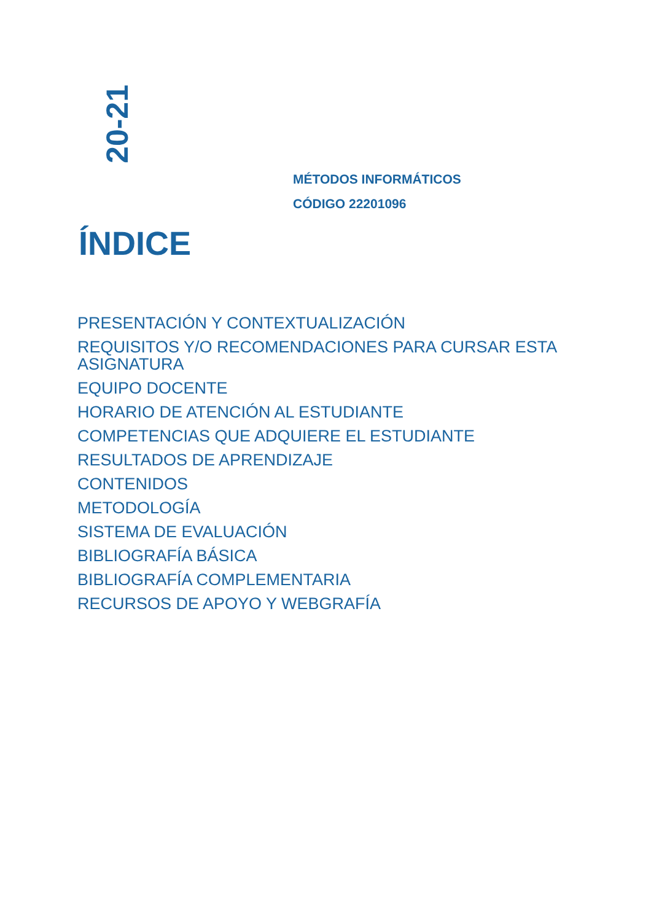20-21
MÉTODOS INFORMÁTICOS
CÓDIGO 22201096
ÍNDICE
PRESENTACIÓN Y CONTEXTUALIZACIÓN
REQUISITOS Y/O RECOMENDACIONES PARA CURSAR ESTA ASIGNATURA
EQUIPO DOCENTE
HORARIO DE ATENCIÓN AL ESTUDIANTE
COMPETENCIAS QUE ADQUIERE EL ESTUDIANTE
RESULTADOS DE APRENDIZAJE
CONTENIDOS
METODOLOGÍA
SISTEMA DE EVALUACIÓN
BIBLIOGRAFÍA BÁSICA
BIBLIOGRAFÍA COMPLEMENTARIA
RECURSOS DE APOYO Y WEBGRAFÍA